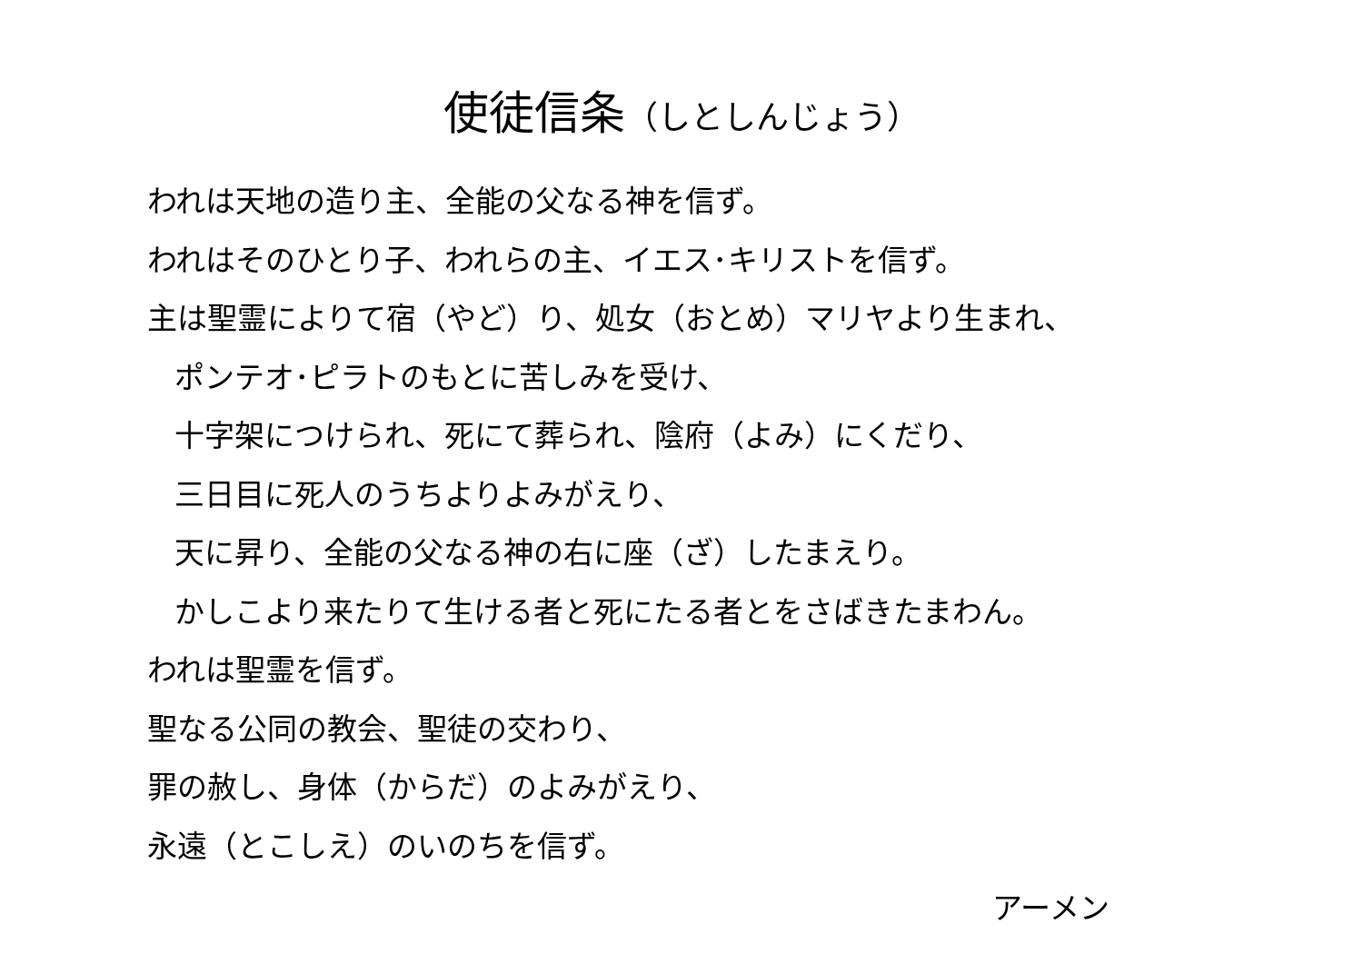使徒信条（しとしんじょう）
われは天地の造り主、全能の父なる神を信ず。
われはそのひとり子、われらの主、イエス･キリストを信ず。
主は聖霊によりて宿（やど）り、処女（おとめ）マリヤより生まれ、
ポンテオ･ピラトのもとに苦しみを受け、
十字架につけられ、死にて葬られ、陰府（よみ）にくだり、
三日目に死人のうちよりよみがえり、
天に昇り、全能の父なる神の右に座（ざ）したまえり。
かしこより来たりて生ける者と死にたる者とをさばきたまわん。
われは聖霊を信ず。
聖なる公同の教会、聖徒の交わり、
罪の赦し、身体（からだ）のよみがえり、
永遠（とこしえ）のいのちを信ず。
アーメン